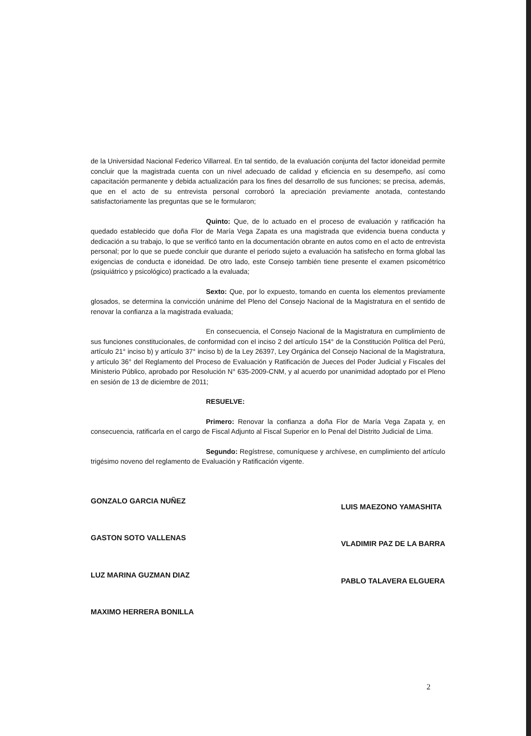de la Universidad Nacional Federico Villarreal. En tal sentido, de la evaluación conjunta del factor idoneidad permite concluir que la magistrada cuenta con un nivel adecuado de calidad y eficiencia en su desempeño, así como capacitación permanente y debida actualización para los fines del desarrollo de sus funciones; se precisa, además, que en el acto de su entrevista personal corroboró la apreciación previamente anotada, contestando satisfactoriamente las preguntas que se le formularon;
Quinto: Que, de lo actuado en el proceso de evaluación y ratificación ha quedado establecido que doña Flor de María Vega Zapata es una magistrada que evidencia buena conducta y dedicación a su trabajo, lo que se verificó tanto en la documentación obrante en autos como en el acto de entrevista personal; por lo que se puede concluir que durante el periodo sujeto a evaluación ha satisfecho en forma global las exigencias de conducta e idoneidad. De otro lado, este Consejo también tiene presente el examen psicométrico (psiquiátrico y psicológico) practicado a la evaluada;
Sexto: Que, por lo expuesto, tomando en cuenta los elementos previamente glosados, se determina la convicción unánime del Pleno del Consejo Nacional de la Magistratura en el sentido de renovar la confianza a la magistrada evaluada;
En consecuencia, el Consejo Nacional de la Magistratura en cumplimiento de sus funciones constitucionales, de conformidad con el inciso 2 del artículo 154° de la Constitución Política del Perú, artículo 21° inciso b) y artículo 37° inciso b) de la Ley 26397, Ley Orgánica del Consejo Nacional de la Magistratura, y artículo 36° del Reglamento del Proceso de Evaluación y Ratificación de Jueces del Poder Judicial y Fiscales del Ministerio Público, aprobado por Resolución N° 635-2009-CNM, y al acuerdo por unanimidad adoptado por el Pleno en sesión de 13 de diciembre de 2011;
RESUELVE:
Primero: Renovar la confianza a doña Flor de María Vega Zapata y, en consecuencia, ratificarla en el cargo de Fiscal Adjunto al Fiscal Superior en lo Penal del Distrito Judicial de Lima.
Segundo: Regístrese, comuníquese y archívese, en cumplimiento del artículo trigésimo noveno del reglamento de Evaluación y Ratificación vigente.
GONZALO GARCIA NUÑEZ
GASTON SOTO VALLENAS
LUZ MARINA GUZMAN DIAZ
MAXIMO HERRERA BONILLA
LUIS MAEZONO YAMASHITA
VLADIMIR PAZ DE LA BARRA
PABLO TALAVERA ELGUERA
2